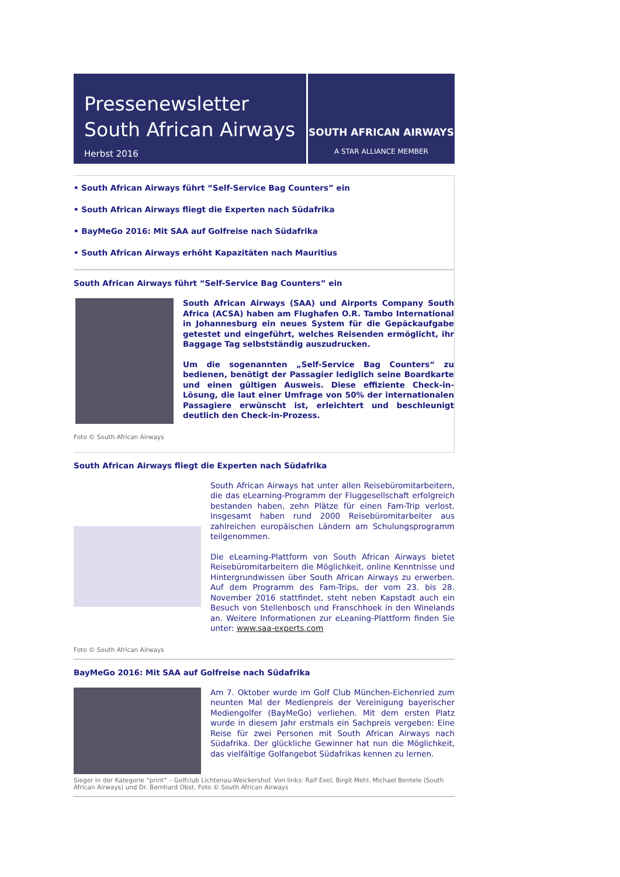Pressenewsletter
South African Airways
Herbst 2016
SOUTH AFRICAN AIRWAYS
A STAR ALLIANCE MEMBER
• South African Airways führt “Self-Service Bag Counters” ein
• South African Airways fliegt die Experten nach Südafrika
• BayMeGo 2016: Mit SAA auf Golfreise nach Südafrika
• South African Airways erhöht Kapazitäten nach Mauritius
South African Airways führt “Self-Service Bag Counters” ein
South African Airways (SAA) und Airports Company South Africa (ACSA) haben am Flughafen O.R. Tambo International in Johannesburg ein neues System für die Gepäckaufgabe getestet und eingeführt, welches Reisenden ermöglicht, ihr Baggage Tag selbstständig auszudrucken.
Um die sogenannten „Self-Service Bag Counters“ zu bedienen, benötigt der Passagier lediglich seine Boardkarte und einen gültigen Ausweis. Diese effiziente Check-in-Lösung, die laut einer Umfrage von 50% der internationalen Passagiere erwünscht ist, erleichtert und beschleunigt deutlich den Check-in-Prozess.
Foto © South African Airways
South African Airways fliegt die Experten nach Südafrika
South African Airways hat unter allen Reisebüromitarbeitern, die das eLearning-Programm der Fluggesellschaft erfolgreich bestanden haben, zehn Plätze für einen Fam-Trip verlost. Insgesamt haben rund 2000 Reisebüromitarbeiter aus zahlreichen europäischen Ländern am Schulungsprogramm teilgenommen.
Die eLearning-Plattform von South African Airways bietet Reisebüromitarbeitern die Möglichkeit, online Kenntnisse und Hintergrundwissen über South African Airways zu erwerben. Auf dem Programm des Fam-Trips, der vom 23. bis 28. November 2016 stattfindet, steht neben Kapstadt auch ein Besuch von Stellenbosch und Franschhoek in den Winelands an. Weitere Informationen zur eLeaning-Plattform finden Sie unter: www.saa-experts.com
Foto © South African Airways
BayMeGo 2016: Mit SAA auf Golfreise nach Südafrika
Am 7. Oktober wurde im Golf Club München-Eichenried zum neunten Mal der Medienpreis der Vereinigung bayerischer Mediengolfer (BayMeGo) verliehen. Mit dem ersten Platz wurde in diesem Jahr erstmals ein Sachpreis vergeben: Eine Reise für zwei Personen mit South African Airways nach Südafrika. Der glückliche Gewinner hat nun die Möglichkeit, das vielfältige Golfangebot Südafrikas kennen zu lernen.
Sieger in der Kategorie “print” – Golfclub Lichtenau-Weickershof. Von links: Ralf Exel, Birgit Mehl, Michael Bentele (South African Airways) und Dr. Bernhard Obst. Foto © South African Airways